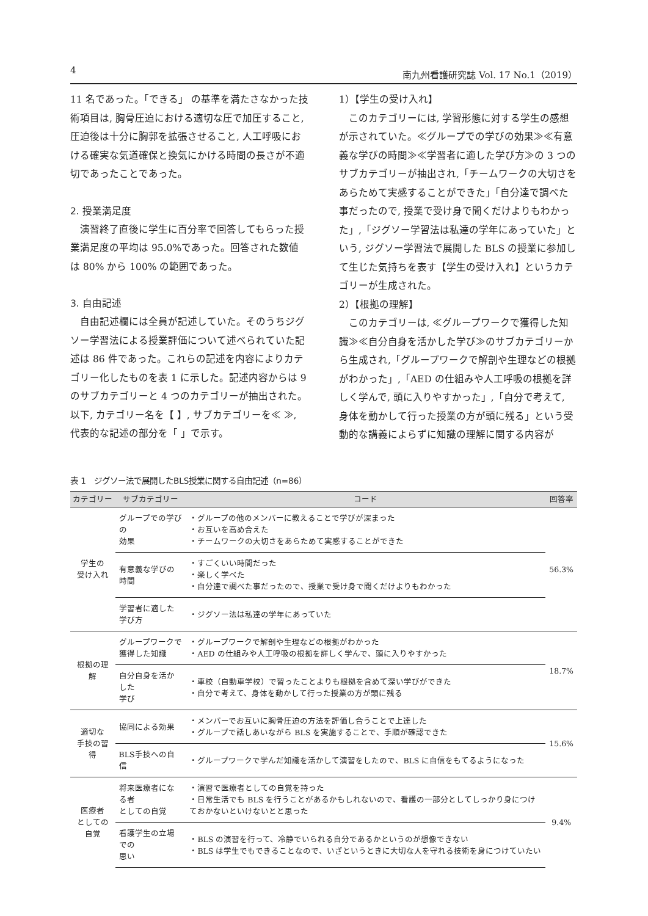4 南九州看護研究誌 Vol. 17 No.1（2019）
11 名であった。「できる」 の基準を満たさなかった技術項目は, 胸骨圧迫における適切な圧で加圧すること, 圧迫後は十分に胸郭を拡張させること, 人工呼吸における確実な気道確保と換気にかける時間の長さが不適切であったことであった。
2. 授業満足度
演習終了直後に学生に百分率で回答してもらった授業満足度の平均は 95.0%であった。回答された数値は 80% から 100% の範囲であった。
3. 自由記述
自由記述欄には全員が記述していた。そのうちジグソー学習法による授業評価について述べられていた記述は 86 件であった。これらの記述を内容によりカテゴリー化したものを表 1 に示した。記述内容からは 9 のサブカテゴリーと 4 つのカテゴリーが抽出された。以下, カテゴリー名を【 】, サブカテゴリーを≪ ≫, 代表的な記述の部分を「 」で示す。
1）【学生の受け入れ】
このカテゴリーには, 学習形態に対する学生の感想が示されていた。≪グループでの学びの効果≫≪有意義な学びの時間≫≪学習者に適した学び方≫の 3 つのサブカテゴリーが抽出され,「チームワークの大切さをあらためて実感することができた」「自分達で調べた事だったので, 授業で受け身で聞くだけよりもわかった」,「ジグソー学習法は私達の学年にあっていた」という, ジグソー学習法で展開した BLS の授業に参加して生じた気持ちを表す【学生の受け入れ】というカテゴリーが生成された。
2）【根拠の理解】
このカテゴリーは, ≪グループワークで獲得した知識≫≪自分自身を活かした学び≫のサブカテゴリーから生成され,「グループワークで解剖や生理などの根拠がわかった」,「AED の仕組みや人工呼吸の根拠を詳しく学んで, 頭に入りやすかった」,「自分で考えて, 身体を動かして行った授業の方が頭に残る」という受動的な講義によらずに知識の理解に関する内容が
表 1　ジグソー法で展開したBLS授業に関する自由記述（n=86）
| カテゴリー | サブカテゴリー | コード | 回答率 |
| --- | --- | --- | --- |
| 学生の 受け入れ | グループでの学びの 効果 | ・グループの他のメンバーに教えることで学びが深まった ・お互いを高め合えた ・チームワークの大切さをあらためて実感することができた | 56.3% |
| | 有意義な学びの時間 | ・すごくいい時間だった ・楽しく学べた ・自分達で調べた事だったので、授業で受け身で聞くだけよりもわかった | |
| | 学習者に適した学び方 | ・ジグソー法は私達の学年にあっていた | |
| 根拠の理解 | グループワークで 獲得した知識 | ・グループワークで解剖や生理などの根拠がわかった ・AED の仕組みや人工呼吸の根拠を詳しく学んで、頭に入りやすかった | 18.7% |
| | 自分自身を活かした 学び | ・車校（自動車学校）で習ったことよりも根拠を含めて深い学びができた ・自分で考えて、身体を動かして行った授業の方が頭に残る | |
| 適切な 手技の習得 | 協同による効果 | ・メンバーでお互いに胸骨圧迫の方法を評価し合うことで上達した ・グループで話しあいながら BLS を実施することで、手順が確認できた | 15.6% |
| | BLS手技への自信 | ・グループワークで学んだ知識を活かして演習をしたので、BLS に自信をもてるようになった | |
| 医療者 としての自覚 | 将来医療者になる者 としての自覚 | ・演習で医療者としての自覚を持った ・日常生活でも BLS を行うことがあるかもしれないので、看護の一部分としてしっかり身につけておかないといけないとと思った | 9.4% |
| | 看護学生の立場での 思い | ・BLS の演習を行って、冷静でいられる自分であるかというのが想像できない ・BLS は学生でもできることなので、いざというときに大切な人を守れる技術を身につけていたい | |